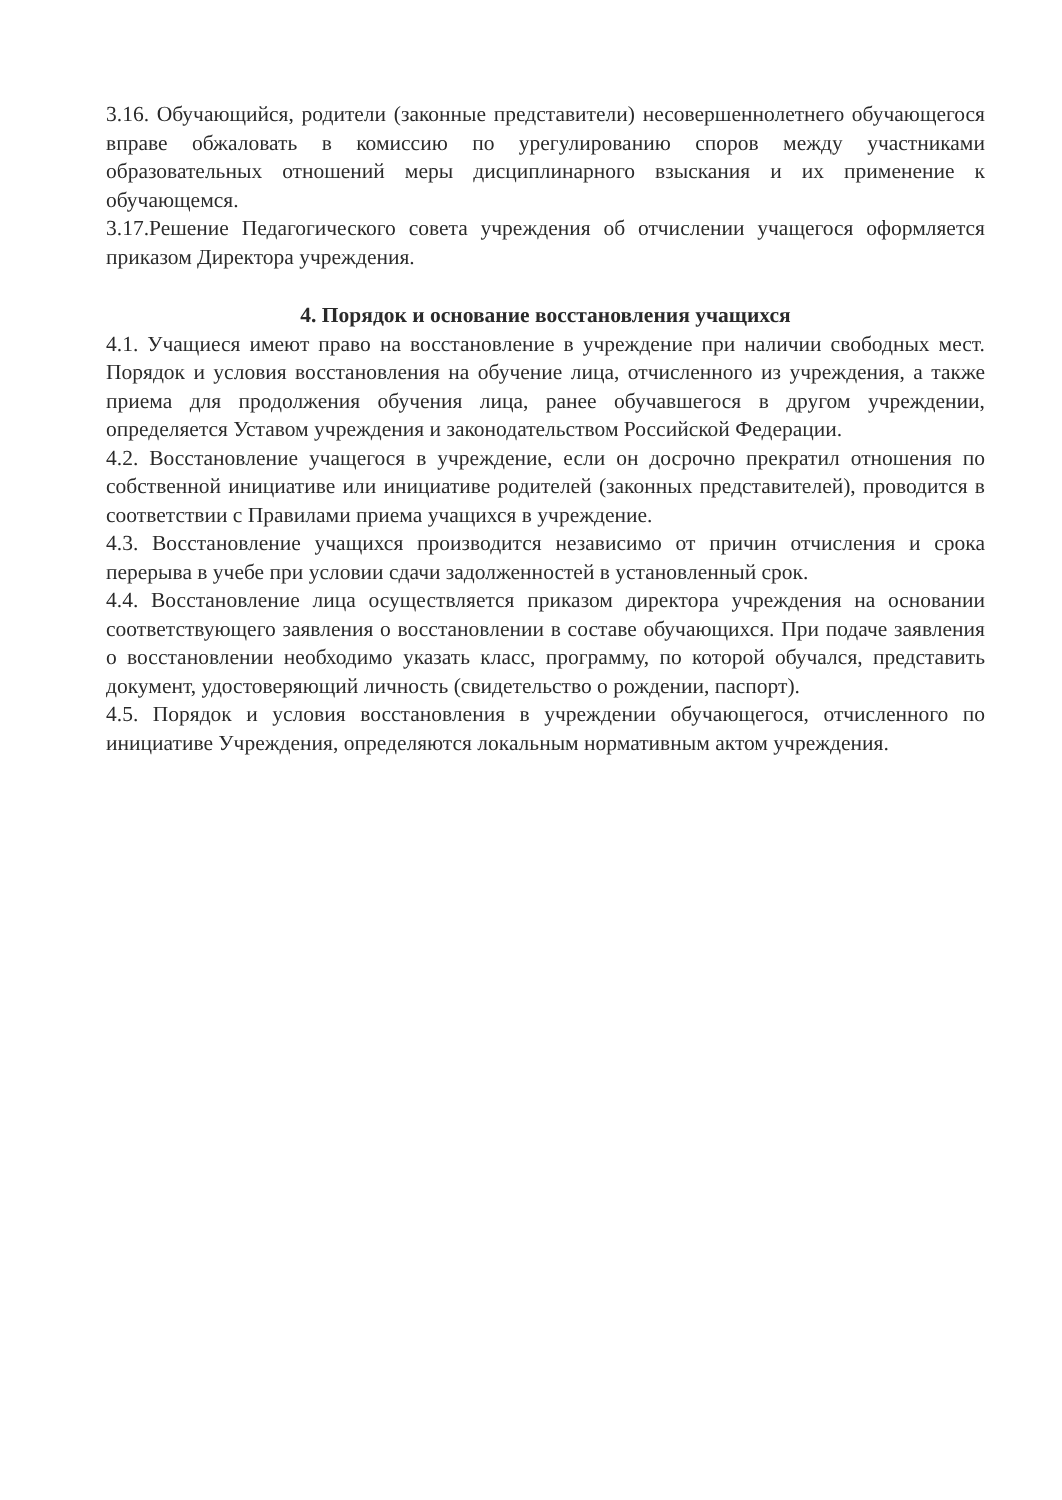3.16. Обучающийся, родители (законные представители) несовершеннолетнего обучающегося вправе обжаловать в комиссию по урегулированию споров между участниками образовательных отношений меры дисциплинарного взыскания и их применение к обучающемся.
3.17.Решение Педагогического совета учреждения об отчислении учащегося оформляется приказом Директора учреждения.
4. Порядок и основание восстановления учащихся
4.1. Учащиеся имеют право на восстановление в учреждение при наличии свободных мест. Порядок и условия восстановления на обучение лица, отчисленного из учреждения, а также приема для продолжения обучения лица, ранее обучавшегося в другом учреждении, определяется Уставом учреждения и законодательством Российской Федерации.
4.2. Восстановление учащегося в учреждение, если он досрочно прекратил отношения по собственной инициативе или инициативе родителей (законных представителей), проводится в соответствии с Правилами приема учащихся в учреждение.
4.3. Восстановление учащихся производится независимо от причин отчисления и срока перерыва в учебе при условии сдачи задолженностей в установленный срок.
4.4. Восстановление лица осуществляется приказом директора учреждения на основании соответствующего заявления о восстановлении в составе обучающихся. При подаче заявления о восстановлении необходимо указать класс, программу, по которой обучался, представить документ, удостоверяющий личность (свидетельство о рождении, паспорт).
4.5. Порядок и условия восстановления в учреждении обучающегося, отчисленного по инициативе Учреждения, определяются локальным нормативным актом учреждения.